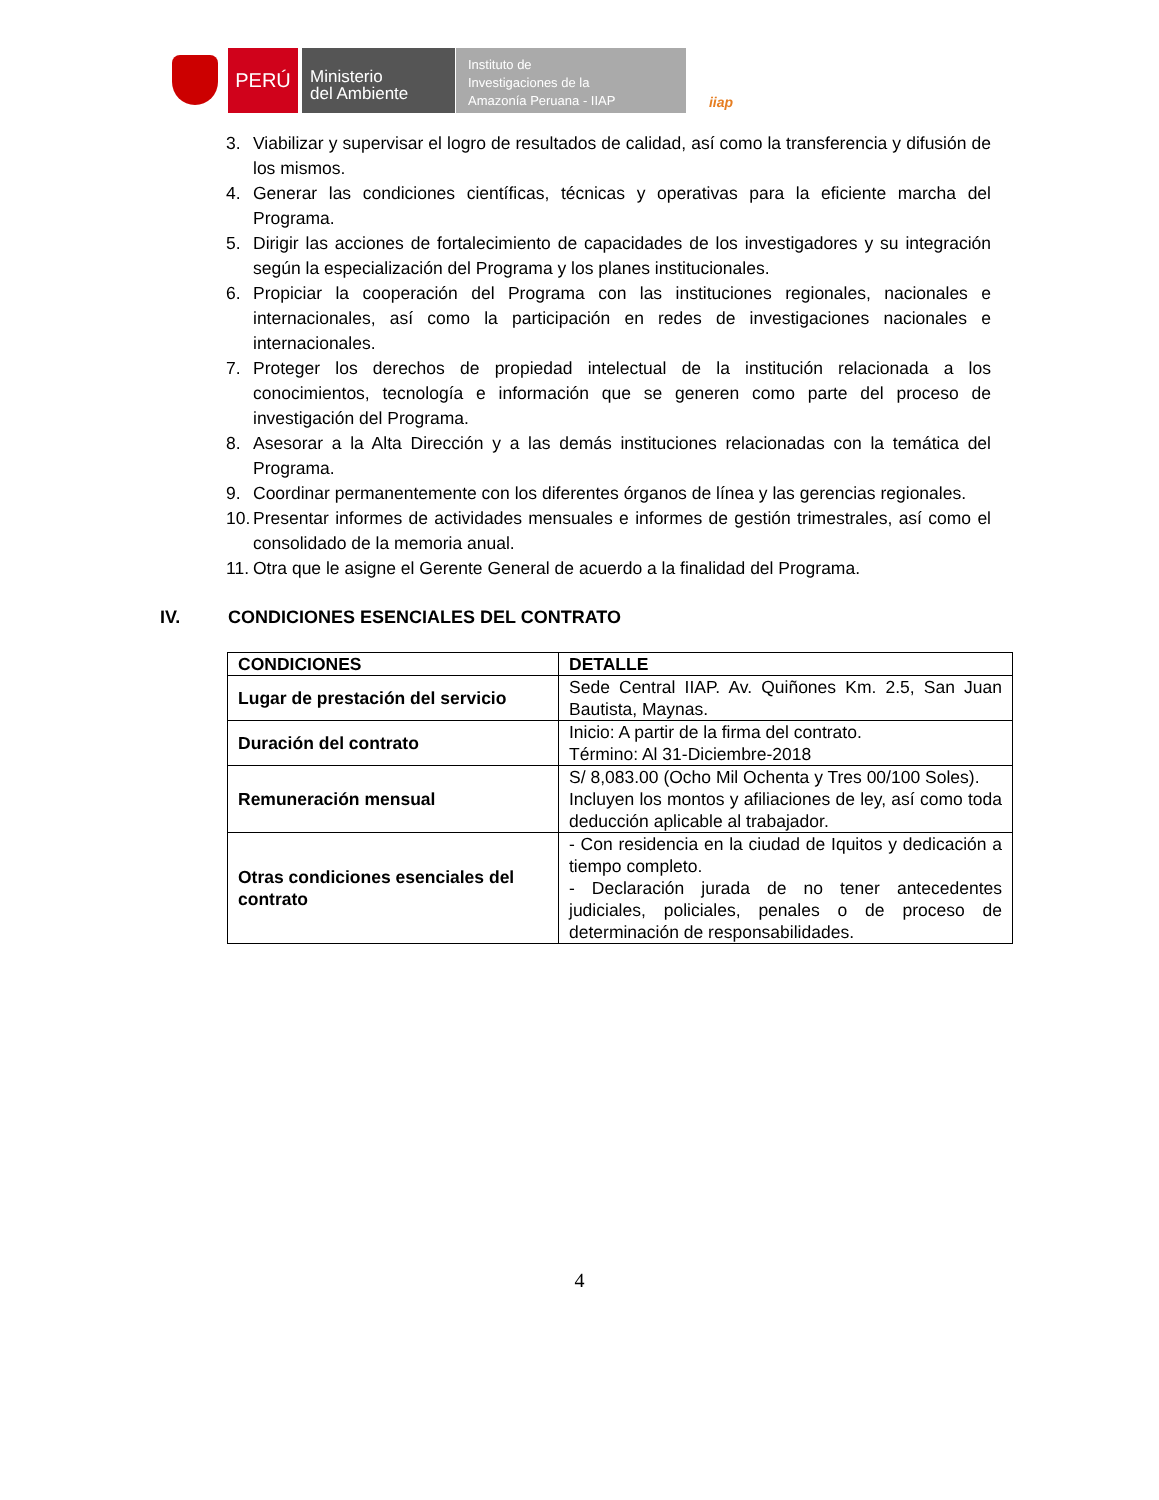PERÚ
Ministerio
del Ambiente
Instituto de
Investigaciones de la
Amazonía Peruana - IIAP
iiap
3. Viabilizar y supervisar el logro de resultados de calidad, así como la transferencia y difusión de los mismos.
4. Generar las condiciones científicas, técnicas y operativas para la eficiente marcha del Programa.
5. Dirigir las acciones de fortalecimiento de capacidades de los investigadores y su integración según la especialización del Programa y los planes institucionales.
6. Propiciar la cooperación del Programa con las instituciones regionales, nacionales e internacionales, así como la participación en redes de investigaciones nacionales e internacionales.
7. Proteger los derechos de propiedad intelectual de la institución relacionada a los conocimientos, tecnología e información que se generen como parte del proceso de investigación del Programa.
8. Asesorar a la Alta Dirección y a las demás instituciones relacionadas con la temática del Programa.
9. Coordinar permanentemente con los diferentes órganos de línea y las gerencias regionales.
10. Presentar informes de actividades mensuales e informes de gestión trimestrales, así como el consolidado de la memoria anual.
11. Otra que le asigne el Gerente General de acuerdo a la finalidad del Programa.
IV. CONDICIONES ESENCIALES DEL CONTRATO
| CONDICIONES | DETALLE |
| --- | --- |
| Lugar de prestación del servicio | Sede Central IIAP. Av. Quiñones Km. 2.5, San Juan Bautista, Maynas. |
| Duración del contrato | Inicio: A partir de la firma del contrato. Término: Al 31-Diciembre-2018 |
| Remuneración mensual | S/ 8,083.00 (Ocho Mil Ochenta y Tres 00/100 Soles). Incluyen los montos y afiliaciones de ley, así como toda deducción aplicable al trabajador. |
| Otras condiciones esenciales del contrato | - Con residencia en la ciudad de Iquitos y dedicación a tiempo completo. - Declaración jurada de no tener antecedentes judiciales, policiales, penales o de proceso de determinación de responsabilidades. |
4